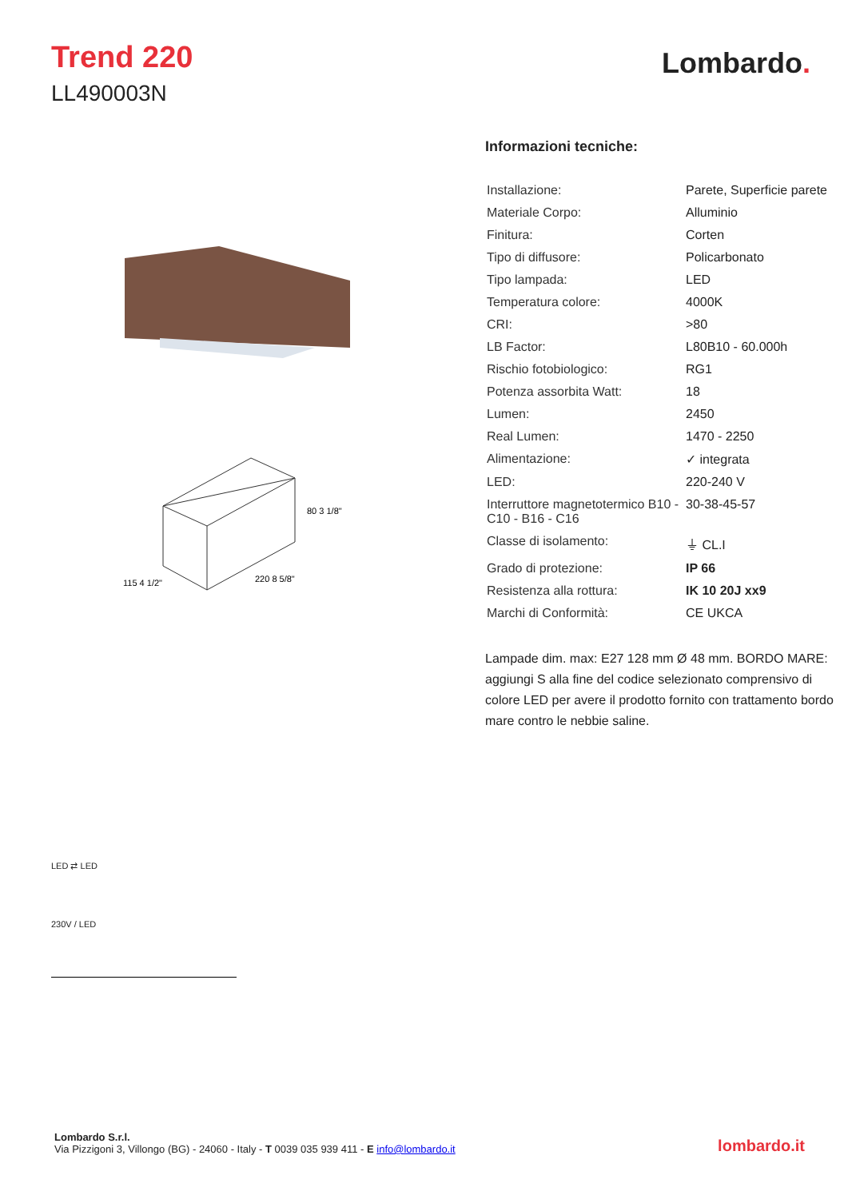Trend 220
LL490003N
Lombardo.
220 8 5/8"
115 4 1/2"
80 3 1/8"
LED ⇄ LED
230V / LED
Informazioni tecniche:
| Installazione: | Parete, Superficie parete |
| Materiale Corpo: | Alluminio |
| Finitura: | Corten |
| Tipo di diffusore: | Policarbonato |
| Tipo lampada: | LED |
| Temperatura colore: | 4000K |
| CRI: | >80 |
| LB Factor: | L80B10 - 60.000h |
| Rischio fotobiologico: | RG1 |
| Potenza assorbita Watt: | 18 |
| Lumen: | 2450 |
| Real Lumen: | 1470 - 2250 |
| Alimentazione: | ✓ integrata |
| LED: | 220-240 V |
| Interruttore magnetotermico B10 - C10 - B16 - C16 | 30-38-45-57 |
| Classe di isolamento: | ⏚ CL.I |
| Grado di protezione: | IP 66 |
| Resistenza alla rottura: | IK 10 20J xx9 |
| Marchi di Conformità: | CE UKCA |
Lampade dim. max: E27 128 mm Ø 48 mm. BORDO MARE: aggiungi S alla fine del codice selezionato comprensivo di colore LED per avere il prodotto fornito con trattamento bordo mare contro le nebbie saline.
Lombardo S.r.l.
Via Pizzigoni 3, Villongo (BG) - 24060 - Italy - T 0039 035 939 411 - E info@lombardo.it
lombardo.it